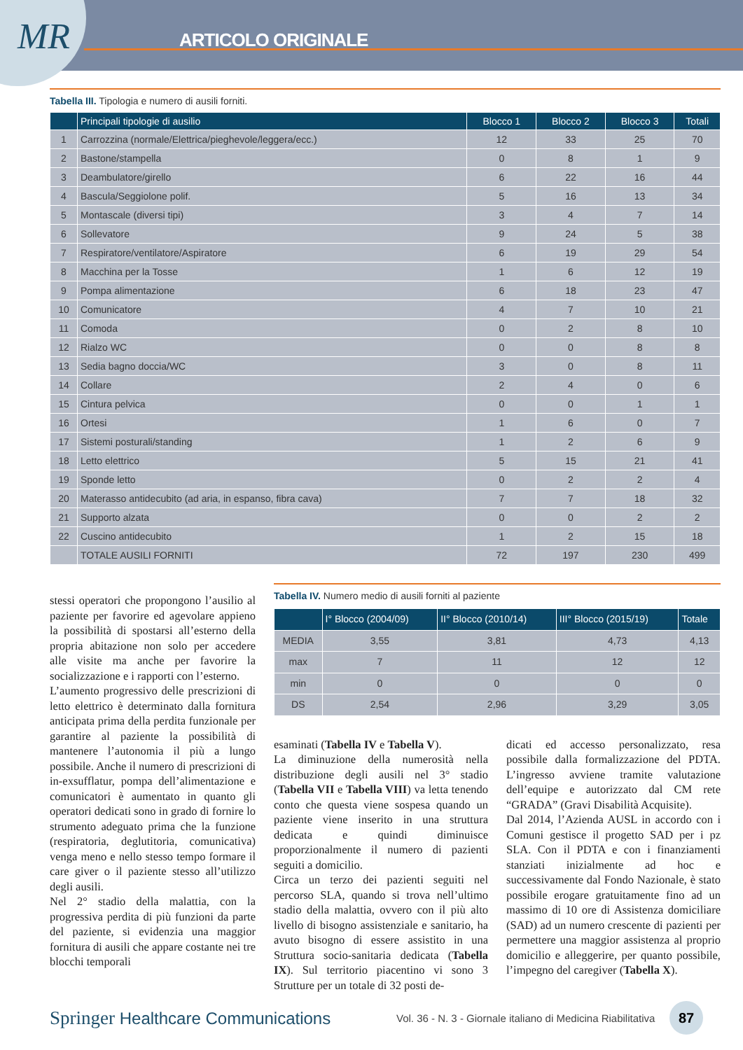MR ARTICOLO ORIGINALE
Tabella III. Tipologia e numero di ausili forniti.
| | Principali tipologie di ausilio | Blocco 1 | Blocco 2 | Blocco 3 | Totali |
| --- | --- | --- | --- | --- | --- |
| 1 | Carrozzina (normale/Elettrica/pieghevole/leggera/ecc.) | 12 | 33 | 25 | 70 |
| 2 | Bastone/stampella | 0 | 8 | 1 | 9 |
| 3 | Deambulatore/girello | 6 | 22 | 16 | 44 |
| 4 | Bascula/Seggiolone polif. | 5 | 16 | 13 | 34 |
| 5 | Montascale (diversi tipi) | 3 | 4 | 7 | 14 |
| 6 | Sollevatore | 9 | 24 | 5 | 38 |
| 7 | Respiratore/ventilatore/Aspiratore | 6 | 19 | 29 | 54 |
| 8 | Macchina per la Tosse | 1 | 6 | 12 | 19 |
| 9 | Pompa alimentazione | 6 | 18 | 23 | 47 |
| 10 | Comunicatore | 4 | 7 | 10 | 21 |
| 11 | Comoda | 0 | 2 | 8 | 10 |
| 12 | Rialzo WC | 0 | 0 | 8 | 8 |
| 13 | Sedia bagno doccia/WC | 3 | 0 | 8 | 11 |
| 14 | Collare | 2 | 4 | 0 | 6 |
| 15 | Cintura pelvica | 0 | 0 | 1 | 1 |
| 16 | Ortesi | 1 | 6 | 0 | 7 |
| 17 | Sistemi posturali/standing | 1 | 2 | 6 | 9 |
| 18 | Letto elettrico | 5 | 15 | 21 | 41 |
| 19 | Sponde letto | 0 | 2 | 2 | 4 |
| 20 | Materasso antidecubito (ad aria, in espanso, fibra cava) | 7 | 7 | 18 | 32 |
| 21 | Supporto alzata | 0 | 0 | 2 | 2 |
| 22 | Cuscino antidecubito | 1 | 2 | 15 | 18 |
| | TOTALE AUSILI FORNITI | 72 | 197 | 230 | 499 |
stessi operatori che propongono l’ausilio al paziente per favorire ed agevolare appieno la possibilità di spostarsi all’esterno della propria abitazione non solo per accedere alle visite ma anche per favorire la socializzazione e i rapporti con l’esterno.
L’aumento progressivo delle prescrizioni di letto elettrico è determinato dalla fornitura anticipata prima della perdita funzionale per garantire al paziente la possibilità di mantenere l’autonomia il più a lungo possibile. Anche il numero di prescrizioni di in-exsufflatur, pompa dell’alimentazione e comunicatori è aumentato in quanto gli operatori dedicati sono in grado di fornire lo strumento adeguato prima che la funzione (respiratoria, deglutitoria, comunicativa) venga meno e nello stesso tempo formare il care giver o il paziente stesso all’utilizzo degli ausili.
Nel 2° stadio della malattia, con la progressiva perdita di più funzioni da parte del paziente, si evidenzia una maggior fornitura di ausili che appare costante nei tre blocchi temporali
Tabella IV. Numero medio di ausili forniti al paziente
| | I° Blocco (2004/09) | II° Blocco (2010/14) | III° Blocco (2015/19) | Totale |
| --- | --- | --- | --- | --- |
| MEDIA | 3,55 | 3,81 | 4,73 | 4,13 |
| max | 7 | 11 | 12 | 12 |
| min | 0 | 0 | 0 | 0 |
| DS | 2,54 | 2,96 | 3,29 | 3,05 |
esaminati (Tabella IV e Tabella V).
La diminuzione della numerosità nella distribuzione degli ausili nel 3° stadio (Tabella VII e Tabella VIII) va letta tenendo conto che questa viene sospesa quando un paziente viene inserito in una struttura dedicata e quindi diminuisce proporzionalmente il numero di pazienti seguiti a domicilio.
Circa un terzo dei pazienti seguiti nel percorso SLA, quando si trova nell’ultimo stadio della malattia, ovvero con il più alto livello di bisogno assistenziale e sanitario, ha avuto bisogno di essere assistito in una Struttura socio-sanitaria dedicata (Tabella IX). Sul territorio piacentino vi sono 3 Strutture per un totale di 32 posti de-
dicati ed accesso personalizzato, resa possibile dalla formalizzazione del PDTA. L’ingresso avviene tramite valutazione dell’equipe e autorizzato dal CM rete “GRADA” (Gravi Disabilità Acquisite).
Dal 2014, l’Azienda AUSL in accordo con i Comuni gestisce il progetto SAD per i pz SLA. Con il PDTA e con i finanziamenti stanziati inizialmente ad hoc e successivamente dal Fondo Nazionale, è stato possibile erogare gratuitamente fino ad un massimo di 10 ore di Assistenza domiciliare (SAD) ad un numero crescente di pazienti per permettere una maggior assistenza al proprio domicilio e alleggerire, per quanto possibile, l’impegno del caregiver (Tabella X).
Springer Healthcare Communications
Vol. 36 - N. 3 - Giornale italiano di Medicina Riabilitativa
87